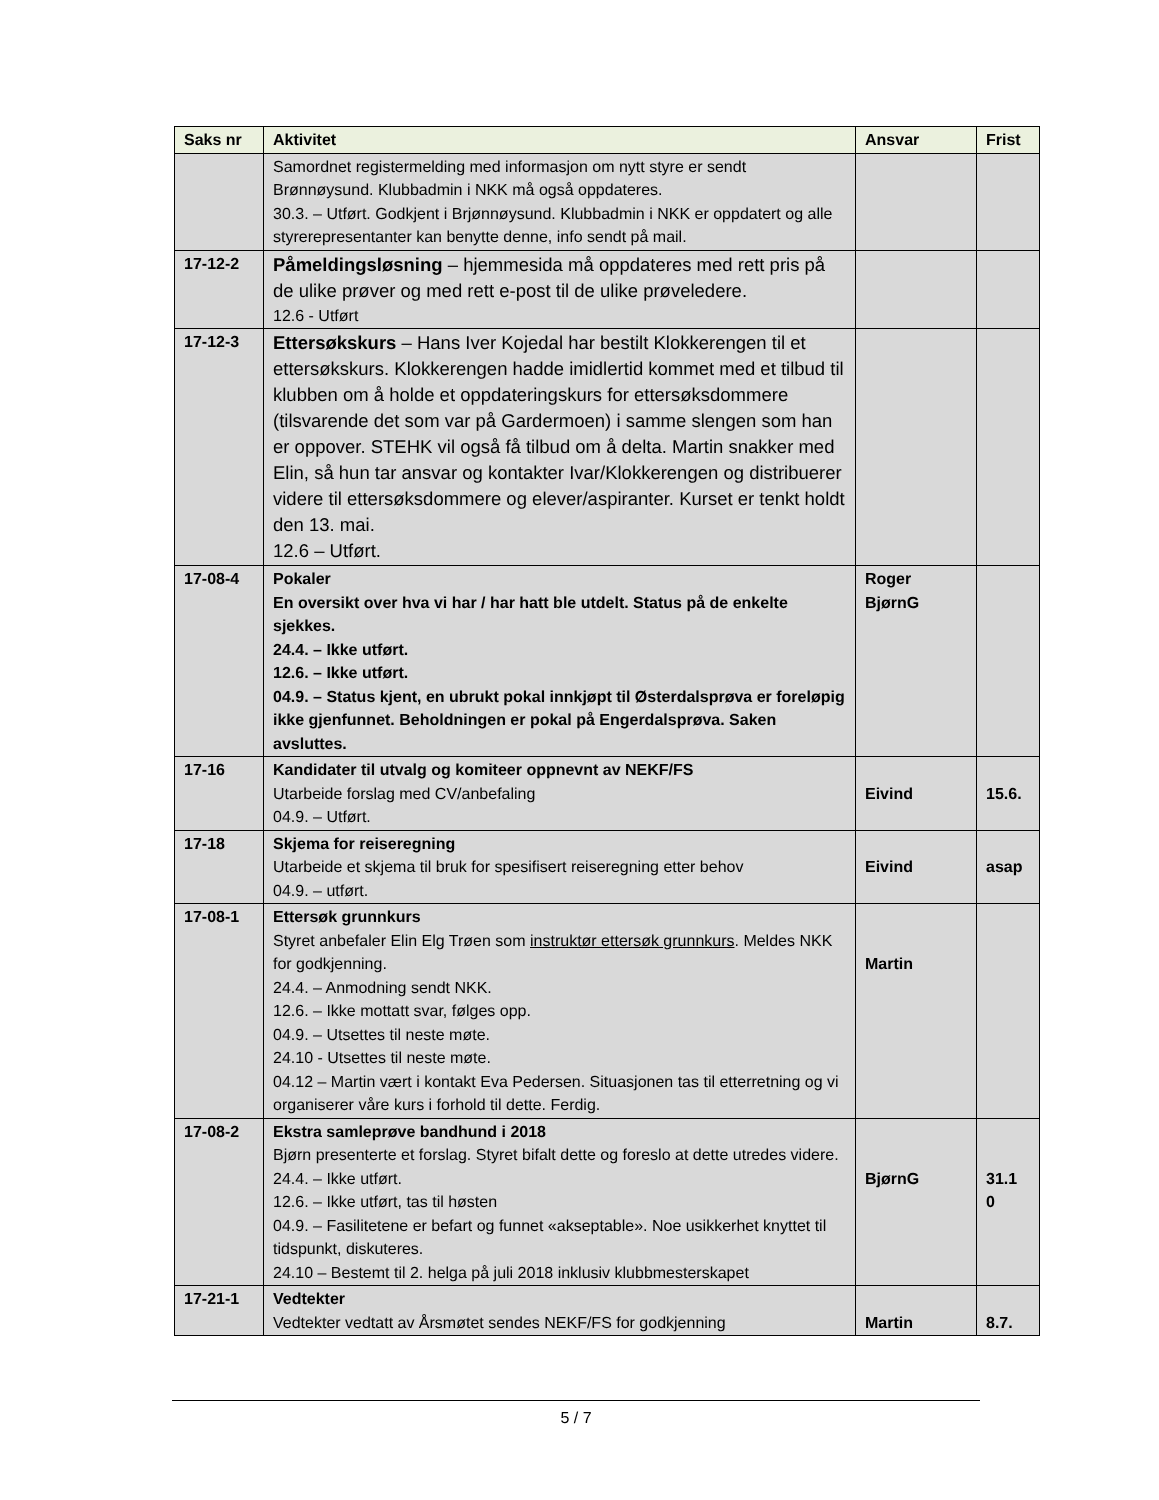| Saks nr | Aktivitet | Ansvar | Frist |
| --- | --- | --- | --- |
| | Samordnet registermelding med informasjon om nytt styre er sendt Brønnøysund. Klubbadmin i NKK må også oppdateres. 30.3. – Utført. Godkjent i Brjønnøysund. Klubbadmin i NKK er oppdatert og alle styrerepresentanter kan benytte denne, info sendt på mail. | | |
| 17-12-2 | Påmeldingsløsning – hjemmesida må oppdateres med rett pris på de ulike prøver og med rett e-post til de ulike prøveledere. 12.6 - Utført | | |
| 17-12-3 | Ettersøkskurs – Hans Iver Kojedal har bestilt Klokkerengen til et ettersøkskurs. Klokkerengen hadde imidlertid kommet med et tilbud til klubben om å holde et oppdateringskurs for ettersøksdommere (tilsvarende det som var på Gardermoen) i samme slengen som han er oppover. STEHK vil også få tilbud om å delta. Martin snakker med Elin, så hun tar ansvar og kontakter Ivar/Klokkerengen og distribuerer videre til ettersøksdommere og elever/aspiranter. Kurset er tenkt holdt den 13. mai. 12.6 – Utført. | | |
| 17-08-4 | Pokaler En oversikt over hva vi har / har hatt ble utdelt. Status på de enkelte sjekkes. 24.4. – Ikke utført. 12.6. – Ikke utført. 04.9. – Status kjent, en ubrukt pokal innkjøpt til Østerdalsprøva er foreløpig ikke gjenfunnet. Beholdningen er pokal på Engerdalsprøva. Saken avsluttes. | Roger BjørnG | |
| 17-16 | Kandidater til utvalg og komiteer oppnevnt av NEKF/FS Utarbeide forslag med CV/anbefaling 04.9. – Utført. | Eivind | 15.6. |
| 17-18 | Skjema for reiseregning Utarbeide et skjema til bruk for spesifisert reiseregning etter behov 04.9. – utført. | Eivind | asap |
| 17-08-1 | Ettersøk grunnkurs Styret anbefaler Elin Elg Trøen som instruktør ettersøk grunnkurs . Meldes NKK for godkjenning. 24.4. – Anmodning sendt NKK. 12.6. – Ikke mottatt svar, følges opp. 04.9. – Utsettes til neste møte. 24.10 - Utsettes til neste møte. 04.12 – Martin vært i kontakt Eva Pedersen. Situasjonen tas til etterretning og vi organiserer våre kurs i forhold til dette. Ferdig. | Martin | |
| 17-08-2 | Ekstra samleprøve bandhund i 2018 Bjørn presenterte et forslag. Styret bifalt dette og foreslo at dette utredes videre. 24.4. – Ikke utført. 12.6. – Ikke utført, tas til høsten 04.9. – Fasilitetene er befart og funnet «akseptable». Noe usikkerhet knyttet til tidspunkt, diskuteres. 24.10 – Bestemt til 2. helga på juli 2018 inklusiv klubbmesterskapet | BjørnG | 31.1 0 |
| 17-21-1 | Vedtekter Vedtekter vedtatt av Årsmøtet sendes NEKF/FS for godkjenning | Martin | 8.7. |
5 / 7